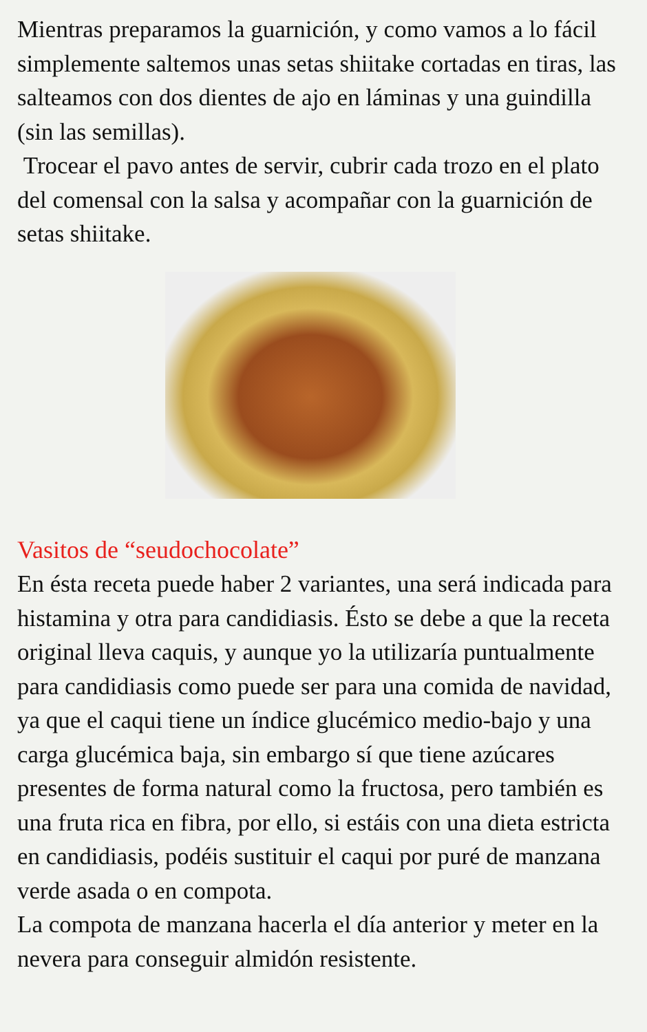Mientras preparamos la guarnición, y como vamos a lo fácil simplemente saltemos unas setas shiitake cortadas en tiras, las salteamos con dos dientes de ajo en láminas y una guindilla (sin las semillas).
Trocear el pavo antes de servir, cubrir cada trozo en el plato del comensal con la salsa y acompañar con la guarnición de setas shiitake.
Vasitos de “seudochocolate”
En ésta receta puede haber 2 variantes, una será indicada para histamina y otra para candidiasis. Ésto se debe a que la receta original lleva caquis, y aunque yo la utilizaría puntualmente para candidiasis como puede ser para una comida de navidad, ya que el caqui tiene un índice glucémico medio-bajo y una carga glucémica baja, sin embargo sí que tiene azúcares presentes de forma natural como la fructosa, pero también es una fruta rica en fibra, por ello, si estáis con una dieta estricta en candidiasis, podéis sustituir el caqui por puré de manzana verde asada o en compota.
La compota de manzana hacerla el día anterior y meter en la nevera para conseguir almidón resistente.